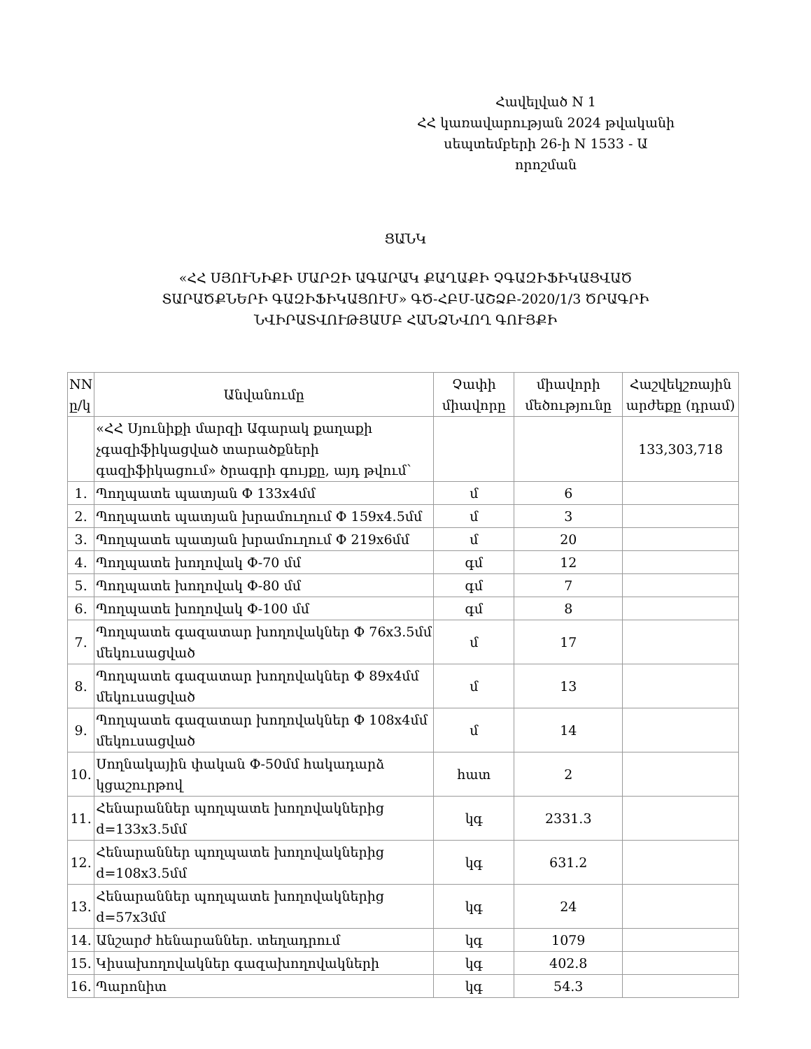Հավելված N 1
ՀՀ կառավարության 2024 թվականի
սեպտեմբերի 26-ի N 1533 - Ա որոշման
ՑԱՆԿ
«ՀՀ ՍՅՈՒՆԻՔԻ ՄԱՐԶԻ ԱԳԱՐԱԿ ՔԱՂԱՔԻ ՉԳԱԶԻՖԻԿԱՑՎԱԾ ՏԱՐԱԾՔՆԵՐԻ ԳԱԶԻՖԻԿԱՑՈՒՄ» ԳԾ-ՀԲՄ-ԱՇՁԲ-2020/1/3 ԾՐԱԳՐԻ ՆՎԻՐԱՏՎՈՒԹՅԱՄԲ ՀԱՆՁՆՎՈՂ ԳՈՒՅՔԻ
| NN ը/կ | Անվանումը | Չափի միավորը | միավորի մեծությունը | Հաշվեկշռային արժեքը (դրամ) |
| --- | --- | --- | --- | --- |
| | «ՀՀ Սյունիքի մարզի Ագարակ քաղաքի չգազիֆիկացված տարածքների գազիֆիկացում» ծրագրի գույքը, այդ թվում՝ | | | 133,303,718 |
| 1. | Պողպատե պատյան Ф 133x4մմ | մ | 6 | |
| 2. | Պողպատե պատյան խրամուղում Ф 159x4.5մմ | մ | 3 | |
| 3. | Պողպատե պատյան խրամուղում Ф 219x6մմ | մ | 20 | |
| 4. | Պողպատե խողովակ Ф-70 մմ | գմ | 12 | |
| 5. | Պողպատե խողովակ Ф-80 մմ | գմ | 7 | |
| 6. | Պողպատե խողովակ Ф-100 մմ | գմ | 8 | |
| 7. | Պողպատե գազատար խողովակներ Ф 76x3.5մմ մեկուսացված | մ | 17 | |
| 8. | Պողպատե գազատար խողովակներ Ф 89x4մմ մեկուսացված | մ | 13 | |
| 9. | Պողպատե գազատար խողովակներ Ф 108x4մմ մեկուսացված | մ | 14 | |
| 10. | Սողնակային փական Ф-50մմ հակադարձ կցաշուրթով | հատ | 2 | |
| 11. | Հենարաններ պողպատե խողովակներից d=133x3.5մմ | կգ | 2331.3 | |
| 12. | Հենարաններ պողպատե խողովակներից d=108x3.5մմ | կգ | 631.2 | |
| 13. | Հենարաններ պողպատե խողովակներից d=57x3մմ | կգ | 24 | |
| 14. | Անշարժ հենարաններ. տեղադրում | կգ | 1079 | |
| 15. | Կիսախողովակներ գազախողովակների | կգ | 402.8 | |
| 16. | Պարոնիտ | կգ | 54.3 | |